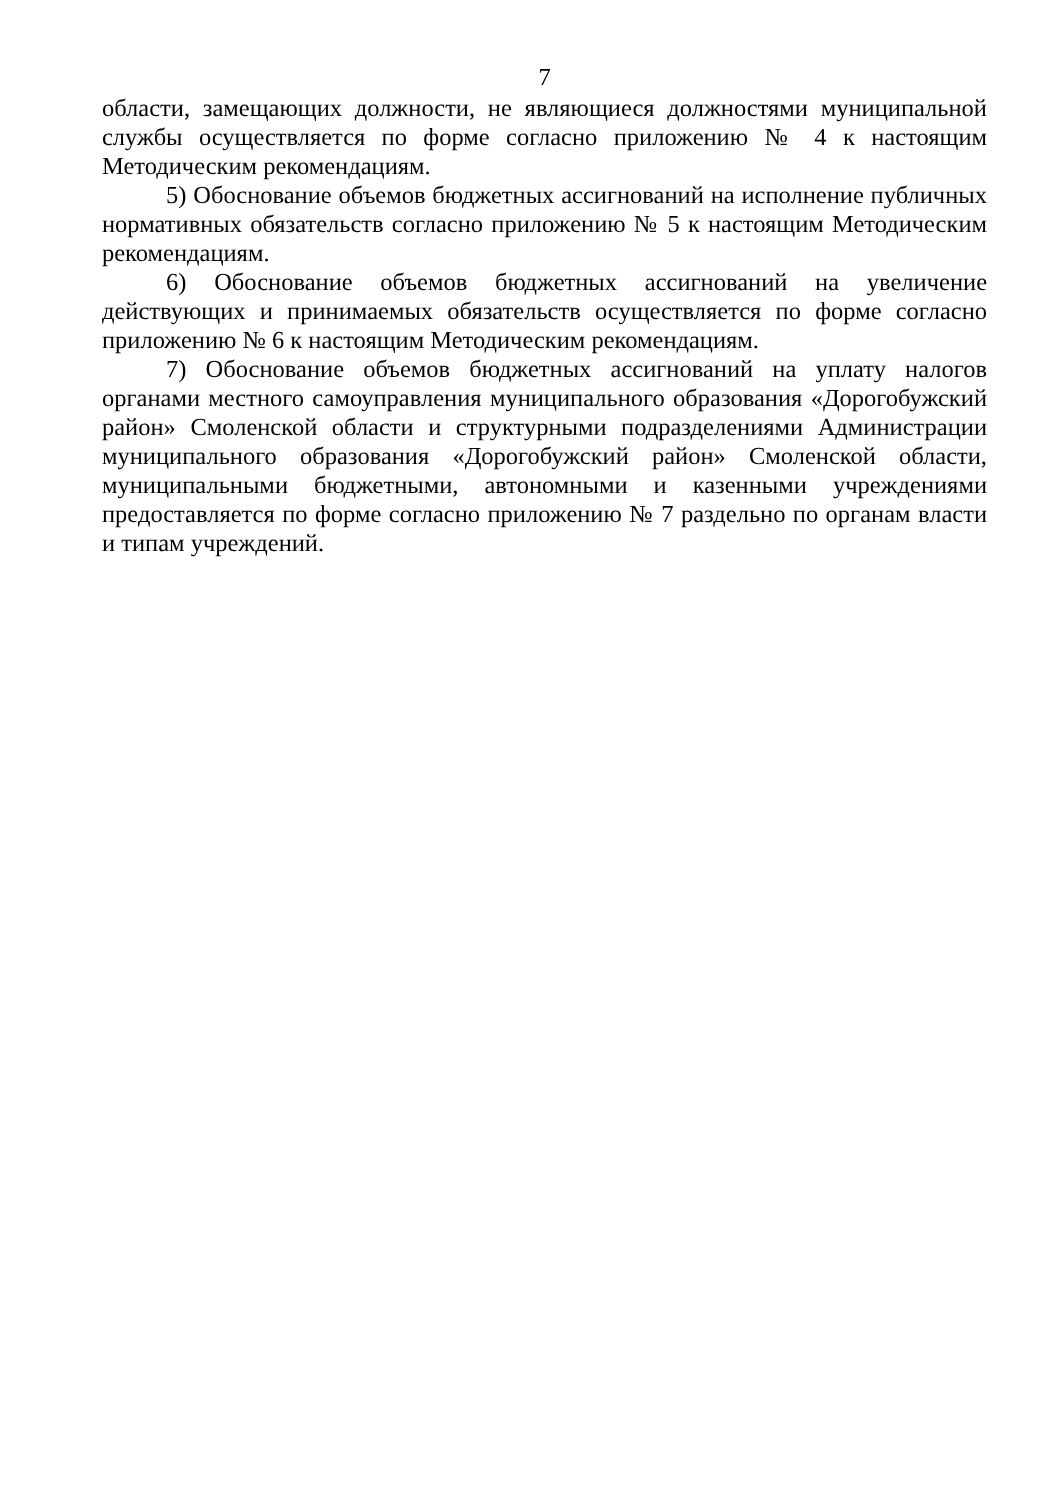7
области, замещающих должности, не являющиеся должностями муниципальной службы осуществляется по форме согласно приложению № 4 к настоящим Методическим рекомендациям.
5) Обоснование объемов бюджетных ассигнований на исполнение публичных нормативных обязательств согласно приложению № 5 к настоящим Методическим рекомендациям.
6) Обоснование объемов бюджетных ассигнований на увеличение действующих и принимаемых обязательств осуществляется по форме согласно приложению № 6 к настоящим Методическим рекомендациям.
7) Обоснование объемов бюджетных ассигнований на уплату налогов органами местного самоуправления муниципального образования «Дорогобужский район» Смоленской области и структурными подразделениями Администрации муниципального образования «Дорогобужский район» Смоленской области, муниципальными бюджетными, автономными и казенными учреждениями предоставляется по форме согласно приложению № 7 раздельно по органам власти и типам учреждений.